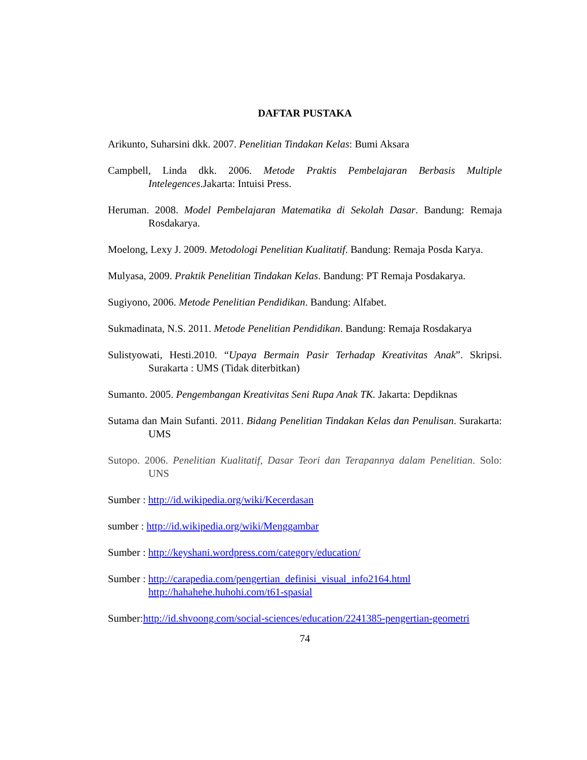DAFTAR PUSTAKA
Arikunto, Suharsini dkk. 2007. Penelitian Tindakan Kelas: Bumi Aksara
Campbell, Linda dkk. 2006. Metode Praktis Pembelajaran Berbasis Multiple Intelegences.Jakarta: Intuisi Press.
Heruman. 2008. Model Pembelajaran Matematika di Sekolah Dasar. Bandung: Remaja Rosdakarya.
Moelong, Lexy J. 2009. Metodologi Penelitian Kualitatif. Bandung: Remaja Posda Karya.
Mulyasa, 2009. Praktik Penelitian Tindakan Kelas. Bandung: PT Remaja Posdakarya.
Sugiyono, 2006. Metode Penelitian Pendidikan. Bandung: Alfabet.
Sukmadinata, N.S. 2011. Metode Penelitian Pendidikan. Bandung: Remaja Rosdakarya
Sulistyowati, Hesti.2010. “Upaya Bermain Pasir Terhadap Kreativitas Anak”. Skripsi. Surakarta : UMS (Tidak diterbitkan)
Sumanto. 2005. Pengembangan Kreativitas Seni Rupa Anak TK. Jakarta: Depdiknas
Sutama dan Main Sufanti. 2011. Bidang Penelitian Tindakan Kelas dan Penulisan. Surakarta: UMS
Sutopo. 2006. Penelitian Kualitatif, Dasar Teori dan Terapannya dalam Penelitian. Solo: UNS
Sumber : http://id.wikipedia.org/wiki/Kecerdasan
sumber : http://id.wikipedia.org/wiki/Menggambar
Sumber : http://keyshani.wordpress.com/category/education/
Sumber : http://carapedia.com/pengertian_definisi_visual_info2164.html
http://hahahehe.huhohi.com/t61-spasial
Sumber:http://id.shvoong.com/social-sciences/education/2241385-pengertian-geometri
74